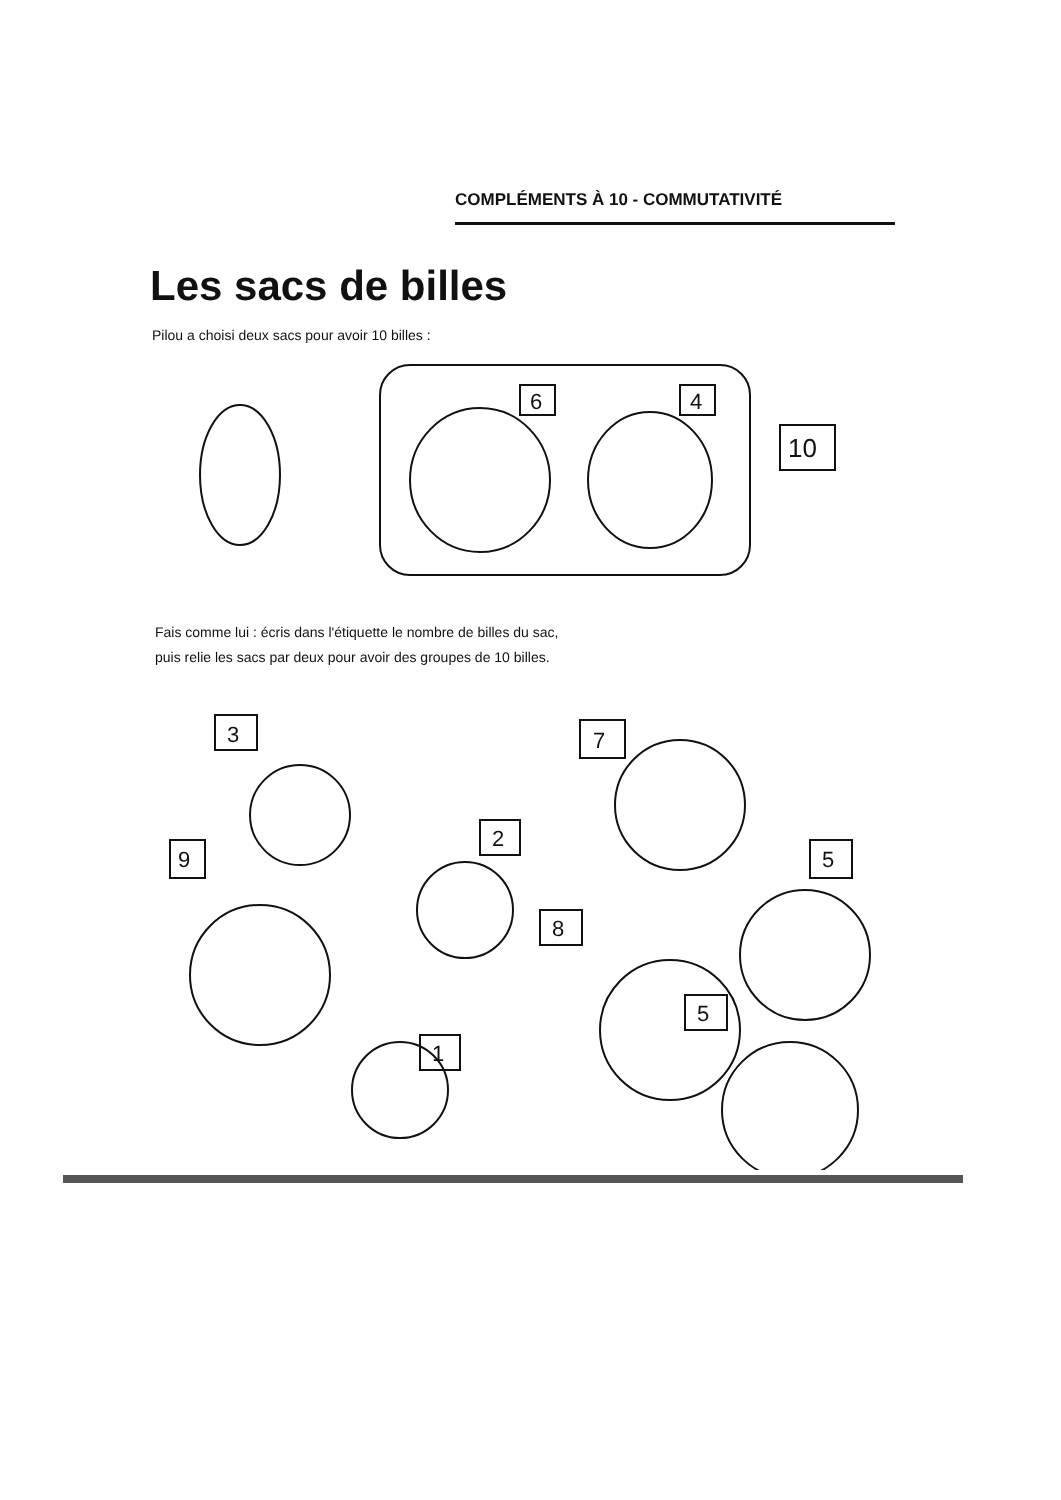COMPLÉMENTS À 10 - COMMUTATIVITÉ
Les sacs de billes
Pilou a choisi deux sacs pour avoir 10 billes :
6
4
10
Fais comme lui : écris dans l'étiquette le nombre de billes du sac,
puis relie les sacs par deux pour avoir des groupes de 10 billes.
3
7
9
2
5
8
1
5